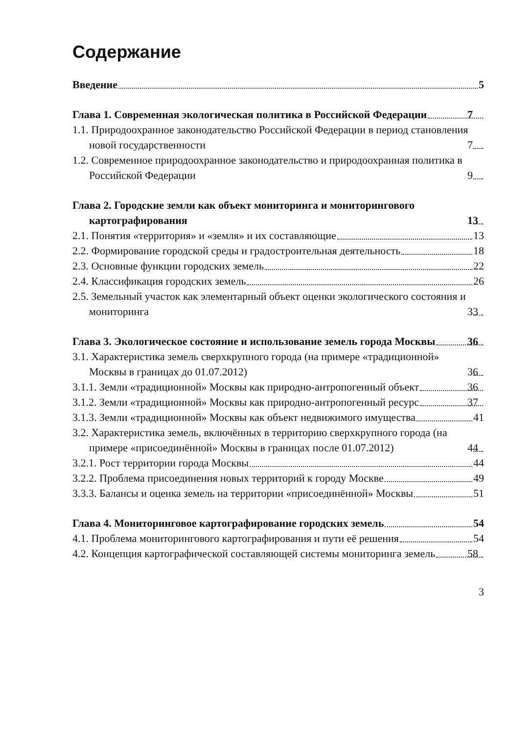Содержание
Введение 5
Глава 1. Современная экологическая политика в Российской Федерации 7
1.1. Природоохранное законодательство Российской Федерации в период становления новой государственности 7
1.2. Современное природоохранное законодательство и природоохранная политика в Российской Федерации 9
Глава 2. Городские земли как объект мониторинга и мониторингового картографирования 13
2.1. Понятия «территория» и «земля» и их составляющие 13
2.2. Формирование городской среды и градостроительная деятельность 18
2.3. Основные функции городских земель 22
2.4. Классификация городских земель 26
2.5. Земельный участок как элементарный объект оценки экологического состояния и мониторинга 33
Глава 3. Экологическое состояние и использование земель города Москвы 36
3.1. Характеристика земель сверхкрупного города (на примере «традиционной» Москвы в границах до 01.07.2012) 36
3.1.1. Земли «традиционной» Москвы как природно-антропогенный объект 36
3.1.2. Земли «традиционной» Москвы как природно-антропогенный ресурс 37
3.1.3. Земли «традиционной» Москвы как объект недвижимого имущества 41
3.2. Характеристика земель, включённых в территорию сверхкрупного города (на примере «присоединённой» Москвы в границах после 01.07.2012) 44
3.2.1. Рост территории города Москвы 44
3.2.2. Проблема присоединения новых территорий к городу Москве 49
3.3.3. Балансы и оценка земель на территории «присоединённой» Москвы 51
Глава 4. Мониторинговое картографирование городских земель 54
4.1. Проблема мониторингового картографирования и пути её решения 54
4.2. Концепция картографической составляющей системы мониторинга земель 58
3